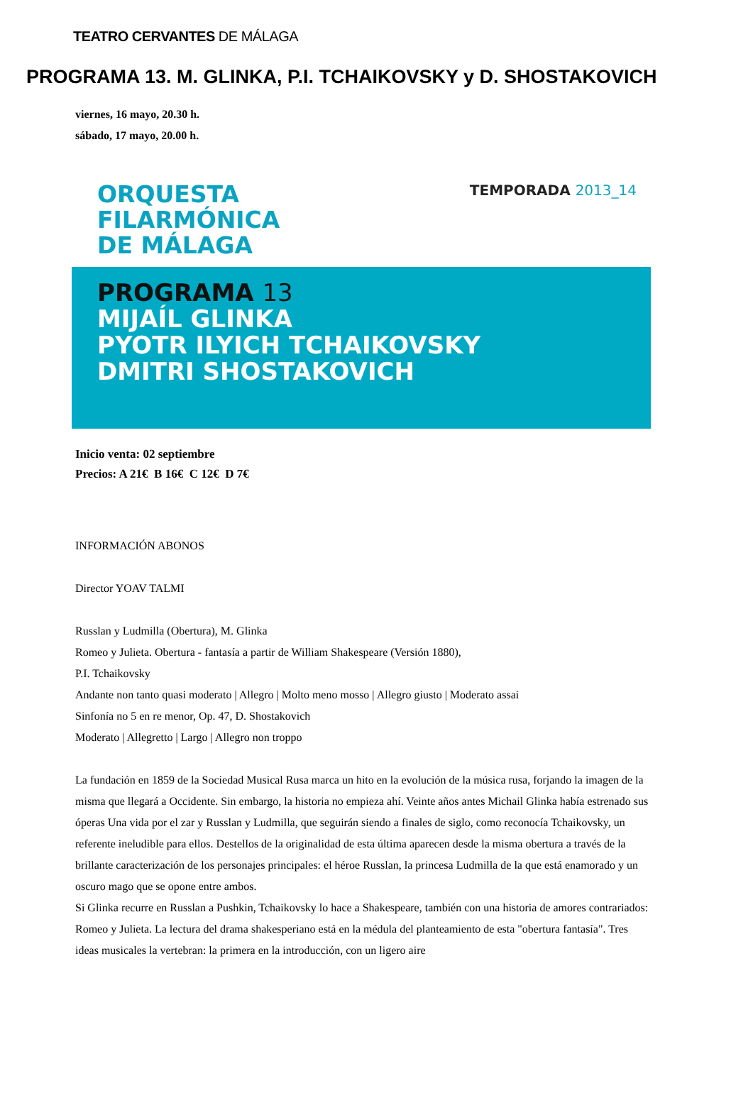TEATRO CERVANTES DE MÁLAGA
PROGRAMA 13. M. GLINKA, P.I. TCHAIKOVSKY y D. SHOSTAKOVICH
viernes, 16 mayo, 20.30 h.
sábado, 17 mayo, 20.00 h.
ORQUESTA
FILARMÓNICA
DE MÁLAGA
TEMPORADA 2013_14
PROGRAMA 13
MIJAÍL GLINKA
PYOTR ILYICH TCHAIKOVSKY
DMITRI SHOSTAKOVICH
Inicio venta: 02 septiembre
Precios: A 21€ B 16€ C 12€ D 7€
INFORMACIÓN ABONOS
Director YOAV TALMI
Russlan y Ludmilla (Obertura), M. Glinka
Romeo y Julieta. Obertura - fantasía a partir de William Shakespeare (Versión 1880),
P.I. Tchaikovsky
Andante non tanto quasi moderato | Allegro | Molto meno mosso | Allegro giusto | Moderato assai
Sinfonía no 5 en re menor, Op. 47, D. Shostakovich
Moderato | Allegretto | Largo | Allegro non troppo
La fundación en 1859 de la Sociedad Musical Rusa marca un hito en la evolución de la música rusa, forjando la imagen de la misma que llegará a Occidente. Sin embargo, la historia no empieza ahí. Veinte años antes Michail Glinka había estrenado sus óperas Una vida por el zar y Russlan y Ludmilla, que seguirán siendo a finales de siglo, como reconocía Tchaikovsky, un referente ineludible para ellos. Destellos de la originalidad de esta última aparecen desde la misma obertura a través de la brillante caracterización de los personajes principales: el héroe Russlan, la princesa Ludmilla de la que está enamorado y un oscuro mago que se opone entre ambos.
Si Glinka recurre en Russlan a Pushkin, Tchaikovsky lo hace a Shakespeare, también con una historia de amores contrariados: Romeo y Julieta. La lectura del drama shakesperiano está en la médula del planteamiento de esta "obertura fantasía". Tres ideas musicales la vertebran: la primera en la introducción, con un ligero aire